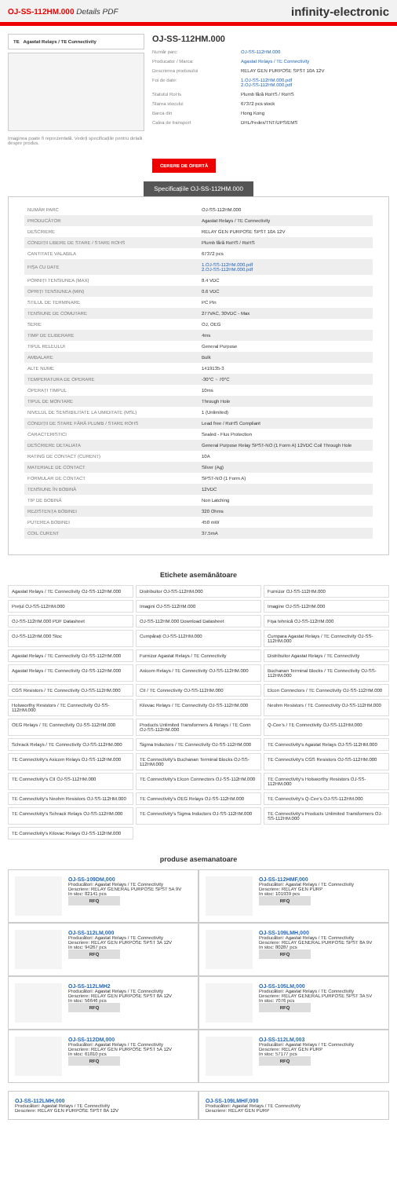OJ-SS-112HM.000 Details PDF
infinity-electronic
TE Agastat Relays / TE Connectivity
Imaginea poate fi reprezentată. Vedeți specificațiile pentru detalii despre produs.
OJ-SS-112HM.000
Număr parc: OJ-SS-112HM.000
Producator / Marca: Agastat Relays / TE Connectivity
Descrierea produsului RELAY GEN PURPOSE SPST 10A 12V
Foi de date: 1.OJ-SS-112HM.000.pdf
2.OJ-SS-112HM.000.pdf
Statutul RoHs Plumb fără RoHS / RoHS
Starea stocului 67372 pcs stock
Barca din Hong Kong
Calea de transport DHL/Fedex/TNT/UPS/EMS
CERERE DE OFERTĂ
Specificațiile OJ-SS-112HM.000
| NUMĂR PARC | OJ-SS-112HM.000 |
| PRODUCĂTOR | Agastat Relays / TE Connectivity |
| DESCRIERE | RELAY GEN PURPOSE SPST 10A 12V |
| CONDIȚII LIBERE DE STARE / STARE ROHS | Plumb fără RoHS / RoHS |
| CANTITATE VALABILA | 67372 pcs |
| FIȘA CU DATE | 1.OJ-SS-112HM.000.pdf 2.OJ-SS-112HM.000.pdf |
| PORNIȚI TENSIUNEA (MAX) | 8.4 VDC |
| OPRIȚI TENSIUNEA (MIN) | 0.6 VDC |
| STILUL DE TERMINARE | PC Pin |
| TENSIUNE DE COMUTARE | 277VAC, 30VDC - Max |
| SERIE | OJ, OEG |
| TIMP DE ELIBERARE | 4ms |
| TIPUL RELEULUI | General Purpose |
| AMBALARE | Bulk |
| ALTE NUME | 1419135-3 |
| TEMPERATURA DE OPERARE | -30°C ~ 70°C |
| OPERAȚI TIMPUL | 10ms |
| TIPUL DE MONTARE | Through Hole |
| NIVELUL DE SENSIBILITATE LA UMIDITATE (MSL) | 1 (Unlimited) |
| CONDIȚII DE STARE FĂRĂ PLUMB / STARE ROHS | Lead free / RoHS Compliant |
| CARACTERISTICI | Sealed - Flux Protection |
| DESCRIERE DETALIATA | General Purpose Relay SPST-NO (1 Form A) 12VDC Coil Through Hole |
| RATING DE CONTACT (CURENT) | 10A |
| MATERIALE DE CONTACT | Silver (Ag) |
| FORMULAR DE CONTACT | SPST-NO (1 Form A) |
| TENSIUNE ÎN BOBINĂ | 12VDC |
| TIP DE BOBINĂ | Non Latching |
| REZISTENȚA BOBINEI | 320 Ohms |
| PUTEREA BOBINEI | 450 mW |
| COIL CURENT | 37.5mA |
Etichete asemănătoare
Agastat Relays / TE Connectivity OJ-SS-112HM.000
Distribuitor OJ-SS-112HM.000
Furnizor OJ-SS-112HM.000
Prețul OJ-SS-112HM.000
Imagini OJ-SS-112HM.000
Imagine OJ-SS-112HM.000
OJ-SS-112HM.000 PDF Datasheet
OJ-SS-112HM.000 Download Datasheet
Fișa tehnică OJ-SS-112HM.000
OJ-SS-112HM.000 Stoc
Cumpărați OJ-SS-112HM.000
Cumpara Agastat Relays / TE Connectivity OJ-SS-112HM.000
Agastat Relays / TE Connectivity OJ-SS-112HM.000
Furnizor Agastat Relays / TE Connectivity
Distribuitor Agastat Relays / TE Connectivity
Agastat Relays / TE Connectivity OJ-SS-112HM.000
Axicom Relays / TE Connectivity OJ-SS-112HM.000
Buchanan Terminal Blocks / TE Connectivity OJ-SS-112HM.000
CGS Resistors / TE Connectivity OJ-SS-112HM.000
CII / TE Connectivity OJ-SS-112HM.000
Elcon Connectors / TE Connectivity OJ-SS-112HM.000
Holsworthy Resistors / TE Connectivity OJ-SS-112HM.000
Kilovac Relays / TE Connectivity OJ-SS-112HM.000
Neohm Resistors / TE Connectivity OJ-SS-112HM.000
OEG Relays / TE Connectivity OJ-SS-112HM.000
Products Unlimited Transformers & Relays / TE Conn OJ-SS-112HM.000
Q-Cee's / TE Connectivity OJ-SS-112HM.000
Schrack Relays / TE Connectivity OJ-SS-112HM.000
Sigma Inductors / TE Connectivity OJ-SS-112HM.000
TE Connectivity's Agastat Relays OJ-SS-112HM.000
TE Connectivity's Axicom Relays OJ-SS-112HM.000
TE Connectivity's Buchanan Terminal Blocks OJ-SS-112HM.000
TE Connectivity's CGS Resistors OJ-SS-112HM.000
TE Connectivity's CII OJ-SS-112HM.000
TE Connectivity's Elcon Connectors OJ-SS-112HM.000
TE Connectivity's Holsworthy Resistors OJ-SS-112HM.000
TE Connectivity's Neohm Resistors OJ-SS-112HM.000
TE Connectivity's OEG Relays OJ-SS-112HM.000
TE Connectivity's Q-Cee's OJ-SS-112HM.000
TE Connectivity's Schrack Relays OJ-SS-112HM.000
TE Connectivity's Sigma Inductors OJ-SS-112HM.000
TE Connectivity's Products Unlimited Transformers OJ-SS-112HM.000
TE Connectivity's Kilovac Relays OJ-SS-112HM.000
produse asemanatoare
OJ-SS-109DM,000
Producători: Agastat Relays / TE Connectivity
Descriere: RELAY GENERAL PURPOSE SPST 5A 9V
In stoc: 82141 pcs
RFQ
OJ-SS-112HMF,000
Producători: Agastat Relays / TE Connectivity
Descriere: RELAY GEN PURP
In stoc: 101939 pcs
RFQ
OJ-SS-112LM,000
Producători: Agastat Relays / TE Connectivity
Descriere: RELAY GEN PURPOSE SPST 3A 12V
In stoc: 94267 pcs
RFQ
OJ-SS-109LMH,000
Producători: Agastat Relays / TE Connectivity
Descriere: RELAY GENERAL PURPOSE SPST 8A 9V
In stoc: 80287 pcs
RFQ
OJ-SS-112LMH2
Producători: Agastat Relays / TE Connectivity
Descriere: RELAY GEN PURPOSE SPST 8A 12V
In stoc: 56646 pcs
RFQ
OJ-SS-105LM,000
Producători: Agastat Relays / TE Connectivity
Descriere: RELAY GENERAL PURPOSE SPST 3A 5V
In stoc: 7076 pcs
RFQ
OJ-SS-112DM,000
Producători: Agastat Relays / TE Connectivity
Descriere: RELAY GEN PURPOSE SPST 5A 12V
In stoc: 61810 pcs
RFQ
OJ-SS-112LM,003
Producători: Agastat Relays / TE Connectivity
Descriere: RELAY GEN PURP
In stoc: 57177 pcs
RFQ
OJ-SS-112LMH,000
Producători: Agastat Relays / TE Connectivity
Descriere: RELAY GEN PURPOSE SPST 8A 12V
OJ-SS-109LMHF,000
Producători: Agastat Relays / TE Connectivity
Descriere: RELAY GEN PURP